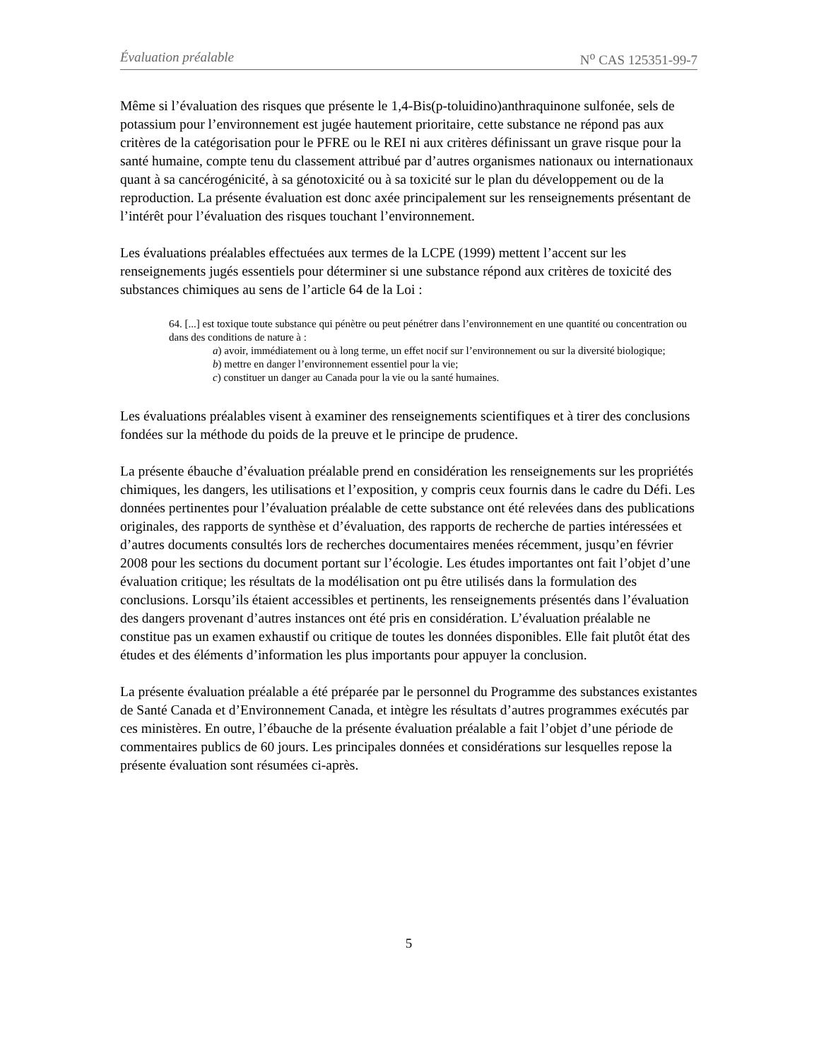Évaluation préalable N<sup>o</sup> CAS 125351-99-7
Même si l’évaluation des risques que présente le 1,4-Bis(p-toluidino)anthraquinone sulfonée, sels de potassium pour l’environnement est jugée hautement prioritaire, cette substance ne répond pas aux critères de la catégorisation pour le PFRE ou le REI ni aux critères définissant un grave risque pour la santé humaine, compte tenu du classement attribué par d’autres organismes nationaux ou internationaux quant à sa cancérogénicité, à sa génotoxicité ou à sa toxicité sur le plan du développement ou de la reproduction. La présente évaluation est donc axée principalement sur les renseignements présentant de l’intérêt pour l’évaluation des risques touchant l’environnement.
Les évaluations préalables effectuées aux termes de la LCPE (1999) mettent l’accent sur les renseignements jugés essentiels pour déterminer si une substance répond aux critères de toxicité des substances chimiques au sens de l’article 64 de la Loi :
64. [...] est toxique toute substance qui pénètre ou peut pénétrer dans l’environnement en une quantité ou concentration ou dans des conditions de nature à :
a) avoir, immédiatement ou à long terme, un effet nocif sur l’environnement ou sur la diversité biologique;
b) mettre en danger l’environnement essentiel pour la vie;
c) constituer un danger au Canada pour la vie ou la santé humaines.
Les évaluations préalables visent à examiner des renseignements scientifiques et à tirer des conclusions fondées sur la méthode du poids de la preuve et le principe de prudence.
La présente ébauche d’évaluation préalable prend en considération les renseignements sur les propriétés chimiques, les dangers, les utilisations et l’exposition, y compris ceux fournis dans le cadre du Défi. Les données pertinentes pour l’évaluation préalable de cette substance ont été relevées dans des publications originales, des rapports de synthèse et d’évaluation, des rapports de recherche de parties intéressées et d’autres documents consultés lors de recherches documentaires menées récemment, jusqu’en février 2008 pour les sections du document portant sur l’écologie. Les études importantes ont fait l’objet d’une évaluation critique; les résultats de la modélisation ont pu être utilisés dans la formulation des conclusions. Lorsqu’ils étaient accessibles et pertinents, les renseignements présentés dans l’évaluation des dangers provenant d’autres instances ont été pris en considération. L’évaluation préalable ne constitue pas un examen exhaustif ou critique de toutes les données disponibles. Elle fait plutôt état des études et des éléments d’information les plus importants pour appuyer la conclusion.
La présente évaluation préalable a été préparée par le personnel du Programme des substances existantes de Santé Canada et d’Environnement Canada, et intègre les résultats d’autres programmes exécutés par ces ministères. En outre, l’ébauche de la présente évaluation préalable a fait l’objet d’une période de commentaires publics de 60 jours. Les principales données et considérations sur lesquelles repose la présente évaluation sont résumées ci-après.
5